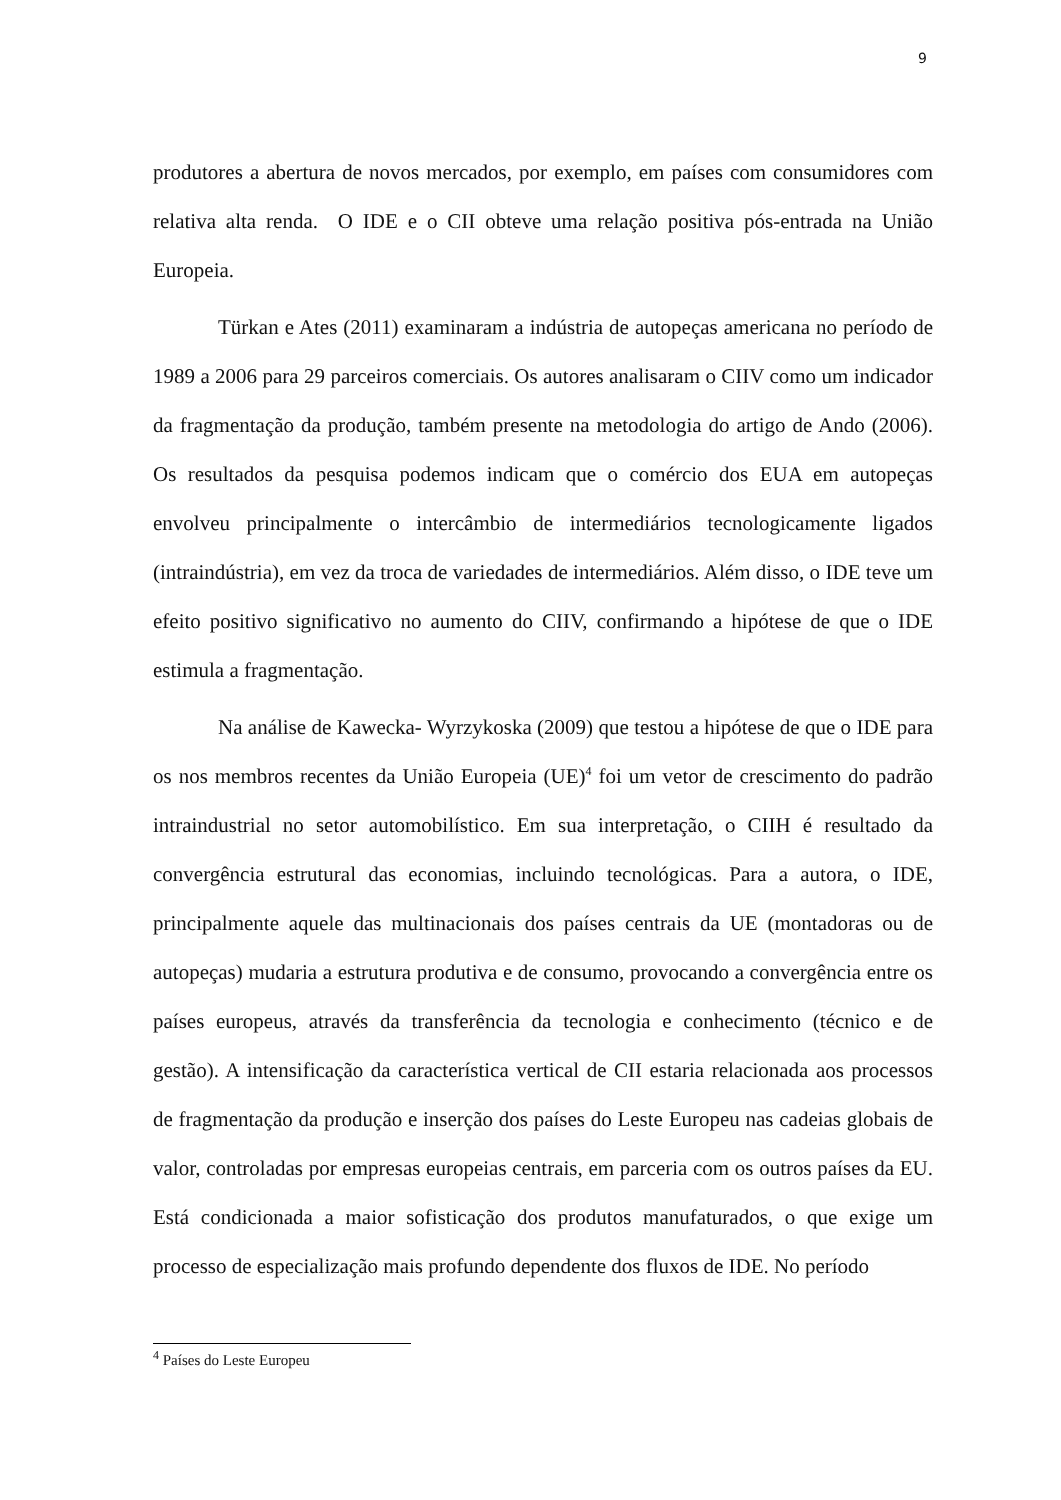9
produtores a abertura de novos mercados, por exemplo, em países com consumidores com relativa alta renda. O IDE e o CII obteve uma relação positiva pós-entrada na União Europeia.
Türkan e Ates (2011) examinaram a indústria de autopeças americana no período de 1989 a 2006 para 29 parceiros comerciais. Os autores analisaram o CIIV como um indicador da fragmentação da produção, também presente na metodologia do artigo de Ando (2006). Os resultados da pesquisa podemos indicam que o comércio dos EUA em autopeças envolveu principalmente o intercâmbio de intermediários tecnologicamente ligados (intraindústria), em vez da troca de variedades de intermediários. Além disso, o IDE teve um efeito positivo significativo no aumento do CIIV, confirmando a hipótese de que o IDE estimula a fragmentação.
Na análise de Kawecka- Wyrzykoska (2009) que testou a hipótese de que o IDE para os nos membros recentes da União Europeia (UE)<sup>4</sup> foi um vetor de crescimento do padrão intraindustrial no setor automobilístico. Em sua interpretação, o CIIH é resultado da convergência estrutural das economias, incluindo tecnológicas. Para a autora, o IDE, principalmente aquele das multinacionais dos países centrais da UE (montadoras ou de autopeças) mudaria a estrutura produtiva e de consumo, provocando a convergência entre os países europeus, através da transferência da tecnologia e conhecimento (técnico e de gestão). A intensificação da característica vertical de CII estaria relacionada aos processos de fragmentação da produção e inserção dos países do Leste Europeu nas cadeias globais de valor, controladas por empresas europeias centrais, em parceria com os outros países da EU. Está condicionada a maior sofisticação dos produtos manufaturados, o que exige um processo de especialização mais profundo dependente dos fluxos de IDE. No período
<sup>4</sup> Países do Leste Europeu